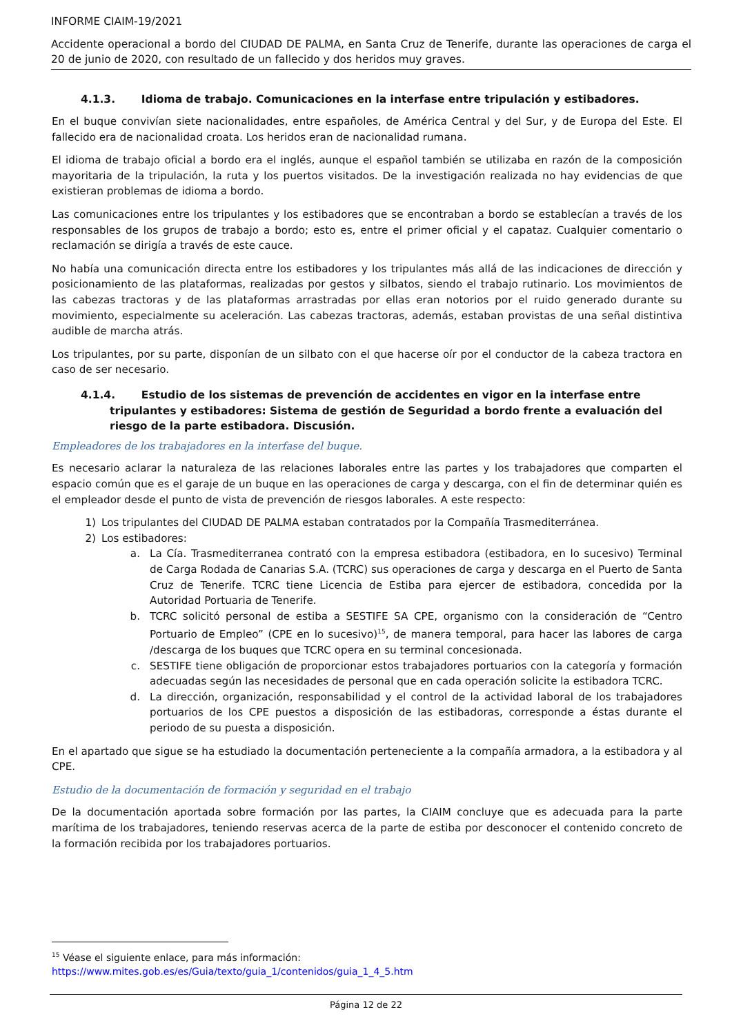INFORME CIAIM-19/2021
Accidente operacional a bordo del CIUDAD DE PALMA, en Santa Cruz de Tenerife, durante las operaciones de carga el 20 de junio de 2020, con resultado de un fallecido y dos heridos muy graves.
4.1.3. Idioma de trabajo. Comunicaciones en la interfase entre tripulación y estibadores.
En el buque convivían siete nacionalidades, entre españoles, de América Central y del Sur, y de Europa del Este. El fallecido era de nacionalidad croata. Los heridos eran de nacionalidad rumana.
El idioma de trabajo oficial a bordo era el inglés, aunque el español también se utilizaba en razón de la composición mayoritaria de la tripulación, la ruta y los puertos visitados. De la investigación realizada no hay evidencias de que existieran problemas de idioma a bordo.
Las comunicaciones entre los tripulantes y los estibadores que se encontraban a bordo se establecían a través de los responsables de los grupos de trabajo a bordo; esto es, entre el primer oficial y el capataz. Cualquier comentario o reclamación se dirigía a través de este cauce.
No había una comunicación directa entre los estibadores y los tripulantes más allá de las indicaciones de dirección y posicionamiento de las plataformas, realizadas por gestos y silbatos, siendo el trabajo rutinario. Los movimientos de las cabezas tractoras y de las plataformas arrastradas por ellas eran notorios por el ruido generado durante su movimiento, especialmente su aceleración. Las cabezas tractoras, además, estaban provistas de una señal distintiva audible de marcha atrás.
Los tripulantes, por su parte, disponían de un silbato con el que hacerse oír por el conductor de la cabeza tractora en caso de ser necesario.
4.1.4. Estudio de los sistemas de prevención de accidentes en vigor en la interfase entre tripulantes y estibadores: Sistema de gestión de Seguridad a bordo frente a evaluación del riesgo de la parte estibadora. Discusión.
Empleadores de los trabajadores en la interfase del buque.
Es necesario aclarar la naturaleza de las relaciones laborales entre las partes y los trabajadores que comparten el espacio común que es el garaje de un buque en las operaciones de carga y descarga, con el fin de determinar quién es el empleador desde el punto de vista de prevención de riesgos laborales. A este respecto:
1) Los tripulantes del CIUDAD DE PALMA estaban contratados por la Compañía Trasmediterránea.
2) Los estibadores:
a. La Cía. Trasmediterranea contrató con la empresa estibadora (estibadora, en lo sucesivo) Terminal de Carga Rodada de Canarias S.A. (TCRC) sus operaciones de carga y descarga en el Puerto de Santa Cruz de Tenerife. TCRC tiene Licencia de Estiba para ejercer de estibadora, concedida por la Autoridad Portuaria de Tenerife.
b. TCRC solicitó personal de estiba a SESTIFE SA CPE, organismo con la consideración de “Centro Portuario de Empleo” (CPE en lo sucesivo)<sup>15</sup>, de manera temporal, para hacer las labores de carga /descarga de los buques que TCRC opera en su terminal concesionada.
c. SESTIFE tiene obligación de proporcionar estos trabajadores portuarios con la categoría y formación adecuadas según las necesidades de personal que en cada operación solicite la estibadora TCRC.
d. La dirección, organización, responsabilidad y el control de la actividad laboral de los trabajadores portuarios de los CPE puestos a disposición de las estibadoras, corresponde a éstas durante el periodo de su puesta a disposición.
En el apartado que sigue se ha estudiado la documentación perteneciente a la compañía armadora, a la estibadora y al CPE.
Estudio de la documentación de formación y seguridad en el trabajo
De la documentación aportada sobre formación por las partes, la CIAIM concluye que es adecuada para la parte marítima de los trabajadores, teniendo reservas acerca de la parte de estiba por desconocer el contenido concreto de la formación recibida por los trabajadores portuarios.
<sup>15</sup> Véase el siguiente enlace, para más información:
https://www.mites.gob.es/es/Guia/texto/guia_1/contenidos/guia_1_4_5.htm
Página 12 de 22